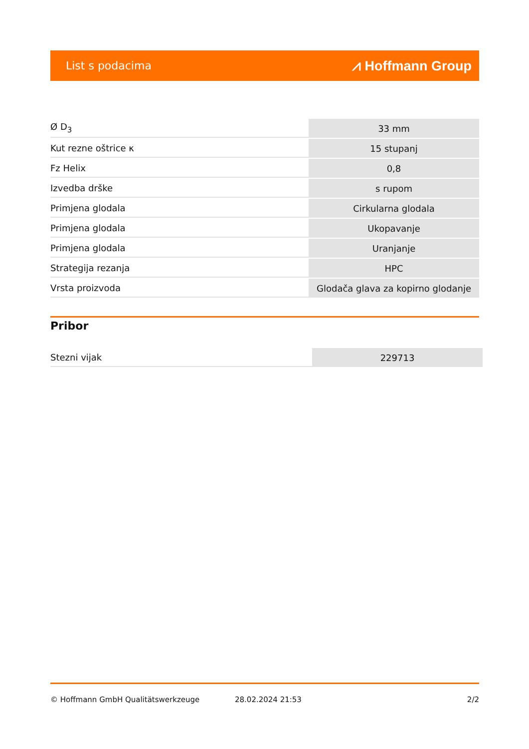List s podacima ⩘ Hoffmann Group
| Ø D<sub>3</sub> | 33 mm |
| Kut rezne oštrice κ | 15 stupanj |
| Fz Helix | 0,8 |
| Izvedba drške | s rupom |
| Primjena glodala | Cirkularna glodala |
| Primjena glodala | Ukopavanje |
| Primjena glodala | Uranjanje |
| Strategija rezanja | HPC |
| Vrsta proizvoda | Glodača glava za kopirno glodanje |
Pribor
| Stezni vijak | 229713 |
© Hoffmann GmbH Qualitätswerkzeuge 28.02.2024 21:53 2/2